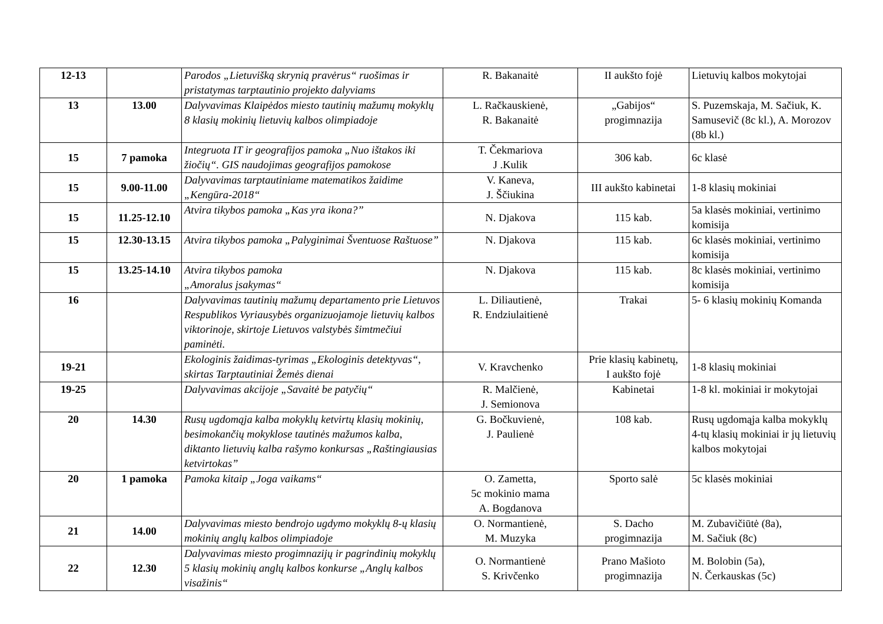| 12-13 | | Parodos „Lietuvišką skrynią pravėrus“ ruošimas ir pristatymas tarptautinio projekto dalyviams | R. Bakanaitė | II aukšto fojė | Lietuvių kalbos mokytojai |
| 13 | 13.00 | Dalyvavimas Klaipėdos miesto tautinių mažumų mokyklų 8 klasių mokinių lietuvių kalbos olimpiadoje | L. Račkauskienė, R. Bakanaitė | „Gabijos“ progimnazija | S. Puzemskaja, M. Sačiuk, K. Samusevič (8c kl.), A. Morozov (8b kl.) |
| 15 | 7 pamoka | Integruota IT ir geografijos pamoka „Nuo ištakos iki žiočių“. GIS naudojimas geografijos pamokose | T. Čekmariova J .Kulik | 306 kab. | 6c klasė |
| 15 | 9.00-11.00 | Dalyvavimas tarptautiniame matematikos žaidime „Kengūra-2018“ | V. Kaneva, J. Ščiukina | III aukšto kabinetai | 1-8 klasių mokiniai |
| 15 | 11.25-12.10 | Atvira tikybos pamoka „Kas yra ikona?” | N. Djakova | 115 kab. | 5a klasės mokiniai, vertinimo komisija |
| 15 | 12.30-13.15 | Atvira tikybos pamoka „Palyginimai Šventuose Raštuose” | N. Djakova | 115 kab. | 6c klasės mokiniai, vertinimo komisija |
| 15 | 13.25-14.10 | Atvira tikybos pamoka „Amoralus įsakymas“ | N. Djakova | 115 kab. | 8c klasės mokiniai, vertinimo komisija |
| 16 | | Dalyvavimas tautinių mažumų departamento prie Lietuvos Respublikos Vyriausybės organizuojamoje lietuvių kalbos viktorinoje, skirtoje Lietuvos valstybės šimtmečiui paminėti. | L. Diliautienė, R. Endziulaitienė | Trakai | 5- 6 klasių mokinių Komanda |
| 19-21 | | Ekologinis žaidimas-tyrimas „Ekologinis detektyvas“, skirtas Tarptautiniai Žemės dienai | V. Kravchenko | Prie klasių kabinetų, I aukšto fojė | 1-8 klasių mokiniai |
| 19-25 | | Dalyvavimas akcijoje „Savaitė be patyčių“ | R. Malčienė, J. Semionova | Kabinetai | 1-8 kl. mokiniai ir mokytojai |
| 20 | 14.30 | Rusų ugdomąja kalba mokyklų ketvirtų klasių mokinių, besimokančių mokyklose tautinės mažumos kalba, diktanto lietuvių kalba rašymo konkursas „Raštingiausias ketvirtokas” | G. Bočkuvienė, J. Paulienė | 108 kab. | Rusų ugdomąja kalba mokyklų 4-tų klasių mokiniai ir jų lietuvių kalbos mokytojai |
| 20 | 1 pamoka | Pamoka kitaip „Joga vaikams“ | O. Zametta, 5c mokinio mama A. Bogdanova | Sporto salė | 5c klasės mokiniai |
| 21 | 14.00 | Dalyvavimas miesto bendrojo ugdymo mokyklų 8-ų klasių mokinių anglų kalbos olimpiadoje | O. Normantienė, M. Muzyka | S. Dacho progimnazija | M. Zubavičiūtė (8a), M. Sačiuk (8c) |
| 22 | 12.30 | Dalyvavimas miesto progimnazijų ir pagrindinių mokyklų 5 klasių mokinių anglų kalbos konkurse „Anglų kalbos visažinis“ | O. Normantienė S. Krivčenko | Prano Mašioto progimnazija | M. Bolobin (5a), N. Čerkauskas (5c) |